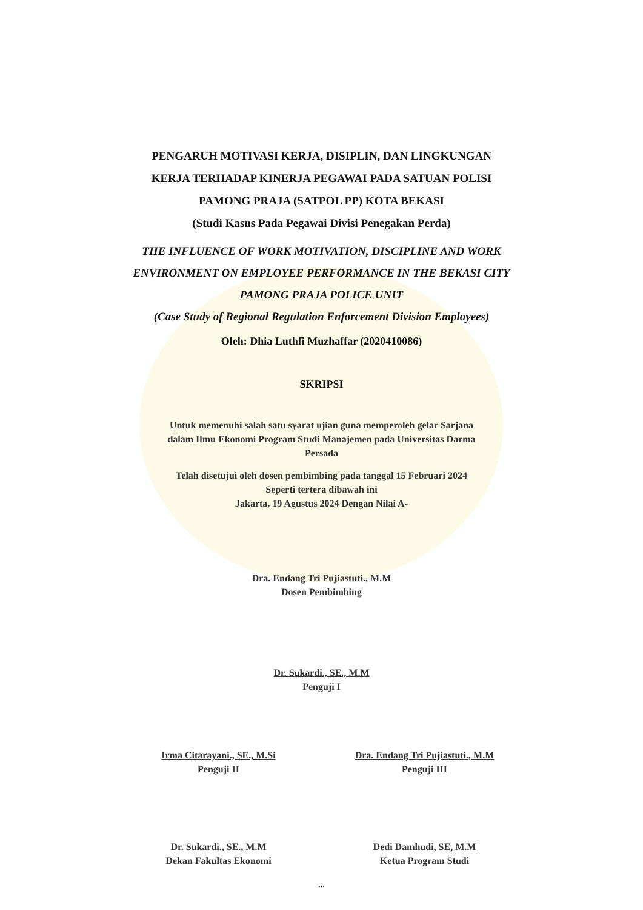PENGARUH MOTIVASI KERJA, DISIPLIN, DAN LINGKUNGAN
KERJA TERHADAP KINERJA PEGAWAI PADA SATUAN POLISI
PAMONG PRAJA (SATPOL PP) KOTA BEKASI
(Studi Kasus Pada Pegawai Divisi Penegakan Perda)
THE INFLUENCE OF WORK MOTIVATION, DISCIPLINE AND WORK
ENVIRONMENT ON EMPLOYEE PERFORMANCE IN THE BEKASI CITY
PAMONG PRAJA POLICE UNIT
(Case Study of Regional Regulation Enforcement Division Employees)
Oleh: Dhia Luthfi Muzhaffar (2020410086)
SKRIPSI
Untuk memenuhi salah satu syarat ujian guna memperoleh gelar Sarjana
dalam Ilmu Ekonomi Program Studi Manajemen pada Universitas Darma
Persada
Telah disetujui oleh dosen pembimbing pada tanggal 15 Februari 2024
Seperti tertera dibawah ini
Jakarta, 19 Agustus 2024 Dengan Nilai A-
Dra. Endang Tri Pujiastuti., M.M
Dosen Pembimbing
Dr. Sukardi., SE., M.M
Penguji I
Irma Citarayani., SE., M.Si
Penguji II
Dra. Endang Tri Pujiastuti., M.M
Penguji III
Dr. Sukardi., SE., M.M
Dekan Fakultas Ekonomi
Dedi Damhudi, SE, M.M
Ketua Program Studi
...